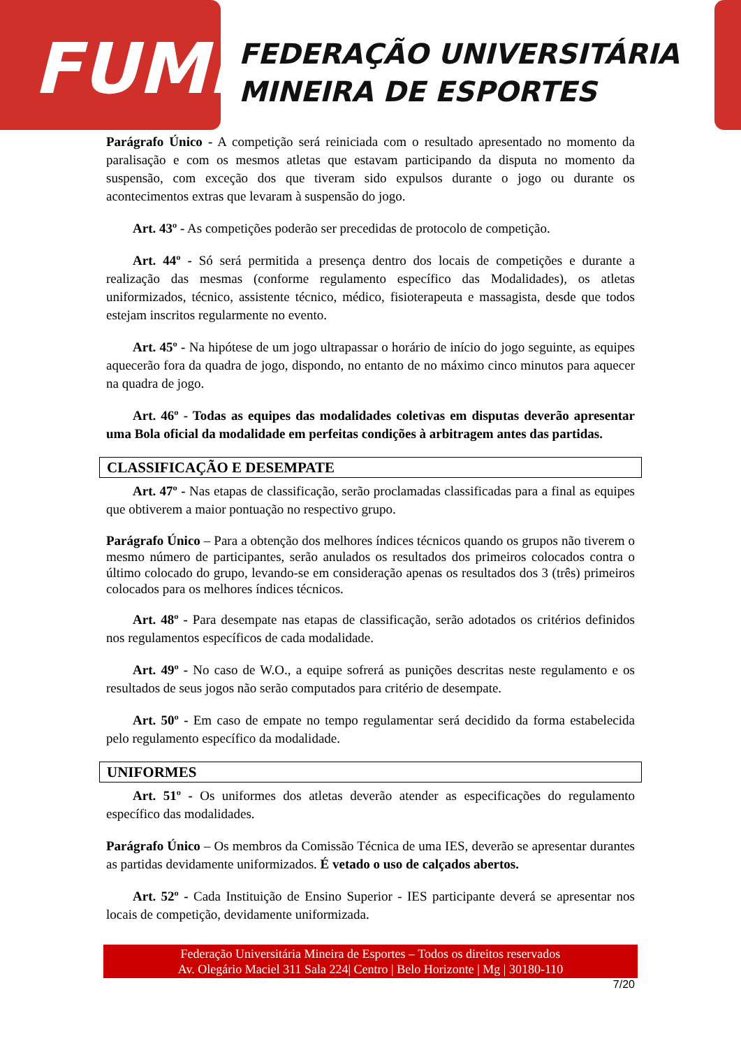FUME
FEDERAÇÃO UNIVERSITÁRIA
MINEIRA DE ESPORTES
Parágrafo Único - A competição será reiniciada com o resultado apresentado no momento da paralisação e com os mesmos atletas que estavam participando da disputa no momento da suspensão, com exceção dos que tiveram sido expulsos durante o jogo ou durante os acontecimentos extras que levaram à suspensão do jogo.
Art. 43º - As competições poderão ser precedidas de protocolo de competição.
Art. 44º - Só será permitida a presença dentro dos locais de competições e durante a realização das mesmas (conforme regulamento específico das Modalidades), os atletas uniformizados, técnico, assistente técnico, médico, fisioterapeuta e massagista, desde que todos estejam inscritos regularmente no evento.
Art. 45º - Na hipótese de um jogo ultrapassar o horário de início do jogo seguinte, as equipes aquecerão fora da quadra de jogo, dispondo, no entanto de no máximo cinco minutos para aquecer na quadra de jogo.
Art. 46º - Todas as equipes das modalidades coletivas em disputas deverão apresentar uma Bola oficial da modalidade em perfeitas condições à arbitragem antes das partidas.
CLASSIFICAÇÃO E DESEMPATE
Art. 47º - Nas etapas de classificação, serão proclamadas classificadas para a final as equipes que obtiverem a maior pontuação no respectivo grupo.
Parágrafo Único – Para a obtenção dos melhores índices técnicos quando os grupos não tiverem o mesmo número de participantes, serão anulados os resultados dos primeiros colocados contra o último colocado do grupo, levando-se em consideração apenas os resultados dos 3 (três) primeiros colocados para os melhores índices técnicos.
Art. 48º - Para desempate nas etapas de classificação, serão adotados os critérios definidos nos regulamentos específicos de cada modalidade.
Art. 49º - No caso de W.O., a equipe sofrerá as punições descritas neste regulamento e os resultados de seus jogos não serão computados para critério de desempate.
Art. 50º - Em caso de empate no tempo regulamentar será decidido da forma estabelecida pelo regulamento específico da modalidade.
UNIFORMES
Art. 51º - Os uniformes dos atletas deverão atender as especificações do regulamento específico das modalidades.
Parágrafo Único – Os membros da Comissão Técnica de uma IES, deverão se apresentar durantes as partidas devidamente uniformizados. É vetado o uso de calçados abertos.
Art. 52º - Cada Instituição de Ensino Superior - IES participante deverá se apresentar nos locais de competição, devidamente uniformizada.
Federação Universitária Mineira de Esportes – Todos os direitos reservados
Av. Olegário Maciel 311 Sala 224| Centro | Belo Horizonte | Mg | 30180-110
7/20